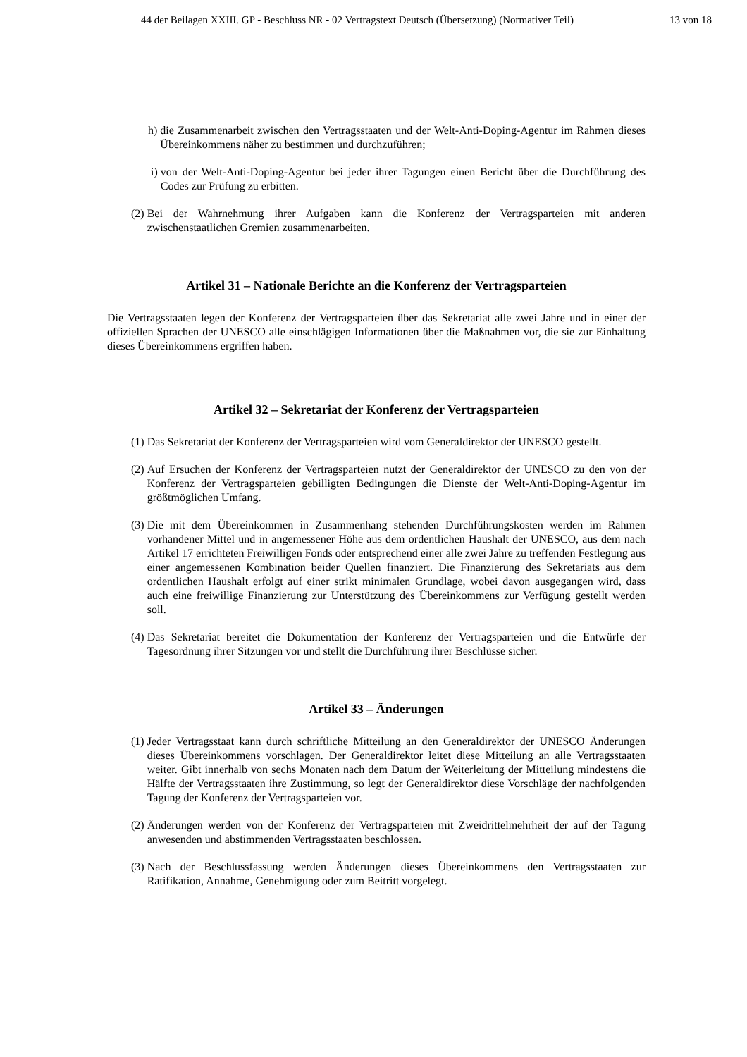44 der Beilagen XXIII. GP - Beschluss NR - 02 Vertragstext Deutsch (Übersetzung) (Normativer Teil) 13 von 18
h) die Zusammenarbeit zwischen den Vertragsstaaten und der Welt-Anti-Doping-Agentur im Rahmen dieses Übereinkommens näher zu bestimmen und durchzuführen;
i) von der Welt-Anti-Doping-Agentur bei jeder ihrer Tagungen einen Bericht über die Durchführung des Codes zur Prüfung zu erbitten.
(2) Bei der Wahrnehmung ihrer Aufgaben kann die Konferenz der Vertragsparteien mit anderen zwischenstaatlichen Gremien zusammenarbeiten.
Artikel 31 – Nationale Berichte an die Konferenz der Vertragsparteien
Die Vertragsstaaten legen der Konferenz der Vertragsparteien über das Sekretariat alle zwei Jahre und in einer der offiziellen Sprachen der UNESCO alle einschlägigen Informationen über die Maßnahmen vor, die sie zur Einhaltung dieses Übereinkommens ergriffen haben.
Artikel 32 – Sekretariat der Konferenz der Vertragsparteien
(1) Das Sekretariat der Konferenz der Vertragsparteien wird vom Generaldirektor der UNESCO gestellt.
(2) Auf Ersuchen der Konferenz der Vertragsparteien nutzt der Generaldirektor der UNESCO zu den von der Konferenz der Vertragsparteien gebilligten Bedingungen die Dienste der Welt-Anti-Doping-Agentur im größtmöglichen Umfang.
(3) Die mit dem Übereinkommen in Zusammenhang stehenden Durchführungskosten werden im Rahmen vorhandener Mittel und in angemessener Höhe aus dem ordentlichen Haushalt der UNESCO, aus dem nach Artikel 17 errichteten Freiwilligen Fonds oder entsprechend einer alle zwei Jahre zu treffenden Festlegung aus einer angemessenen Kombination beider Quellen finanziert. Die Finanzierung des Sekretariats aus dem ordentlichen Haushalt erfolgt auf einer strikt minimalen Grundlage, wobei davon ausgegangen wird, dass auch eine freiwillige Finanzierung zur Unterstützung des Übereinkommens zur Verfügung gestellt werden soll.
(4) Das Sekretariat bereitet die Dokumentation der Konferenz der Vertragsparteien und die Entwürfe der Tagesordnung ihrer Sitzungen vor und stellt die Durchführung ihrer Beschlüsse sicher.
Artikel 33 – Änderungen
(1) Jeder Vertragsstaat kann durch schriftliche Mitteilung an den Generaldirektor der UNESCO Änderungen dieses Übereinkommens vorschlagen. Der Generaldirektor leitet diese Mitteilung an alle Vertragsstaaten weiter. Gibt innerhalb von sechs Monaten nach dem Datum der Weiterleitung der Mitteilung mindestens die Hälfte der Vertragsstaaten ihre Zustimmung, so legt der Generaldirektor diese Vorschläge der nachfolgenden Tagung der Konferenz der Vertragsparteien vor.
(2) Änderungen werden von der Konferenz der Vertragsparteien mit Zweidrittelmehrheit der auf der Tagung anwesenden und abstimmenden Vertragsstaaten beschlossen.
(3) Nach der Beschlussfassung werden Änderungen dieses Übereinkommens den Vertragsstaaten zur Ratifikation, Annahme, Genehmigung oder zum Beitritt vorgelegt.